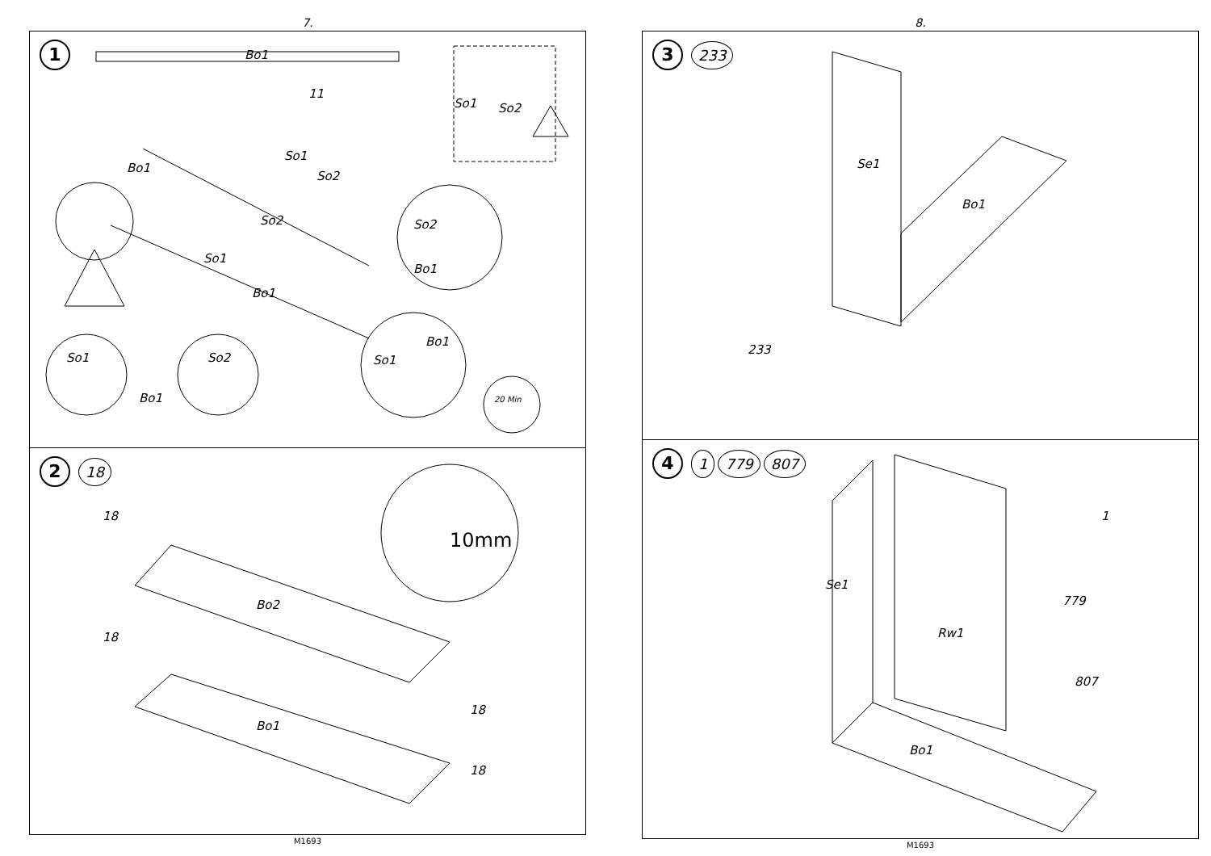7.
1
Bo1
11
So1 So2
Bo1
So1
So2
So2 So2
So1
Bo1
Bo1
So1 So2
Bo1
So1
Bo1 20 Min
2 18
18
Bo2
18
18
Bo1
18
10mm
M1693
8.
3 233
Se1
Bo1
233
4 1 779 807
Se1
Rw1
Bo1
1
779
807
M1693